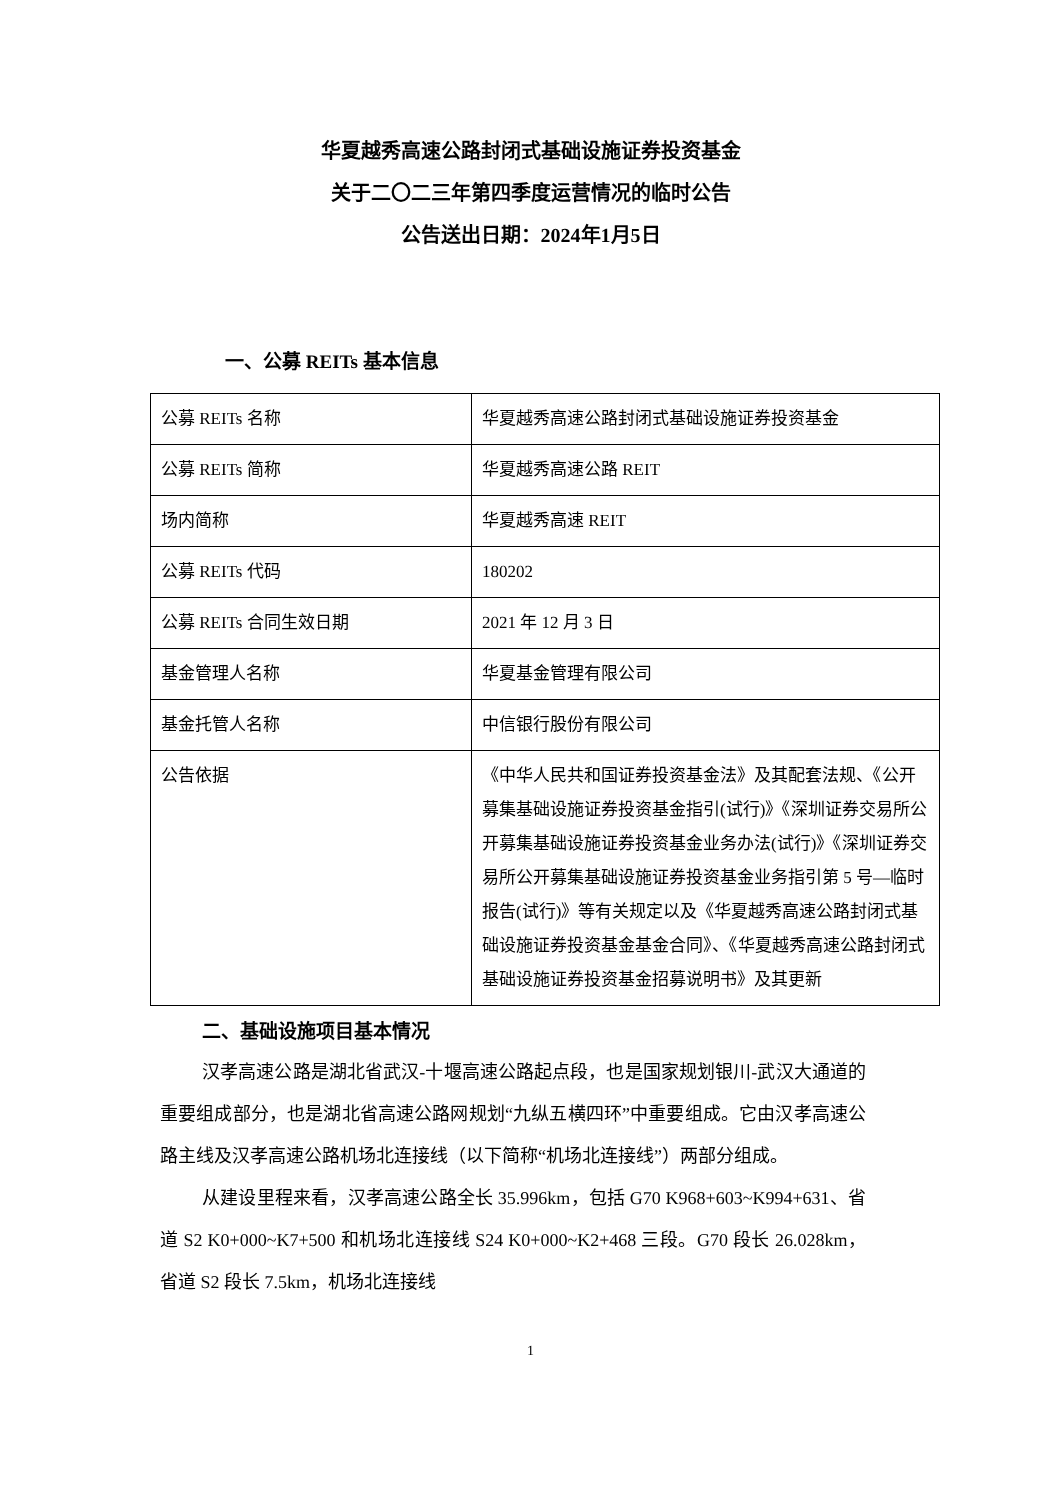华夏越秀高速公路封闭式基础设施证券投资基金
关于二〇二三年第四季度运营情况的临时公告
公告送出日期：2024年1月5日
一、公募 REITs 基本信息
| 公募 REITs 名称 | 华夏越秀高速公路封闭式基础设施证券投资基金 |
| 公募 REITs 简称 | 华夏越秀高速公路 REIT |
| 场内简称 | 华夏越秀高速 REIT |
| 公募 REITs 代码 | 180202 |
| 公募 REITs 合同生效日期 | 2021 年 12 月 3 日 |
| 基金管理人名称 | 华夏基金管理有限公司 |
| 基金托管人名称 | 中信银行股份有限公司 |
| 公告依据 | 《中华人民共和国证券投资基金法》及其配套法规、《公开募集基础设施证券投资基金指引(试行)》《深圳证券交易所公开募集基础设施证券投资基金业务办法(试行)》《深圳证券交易所公开募集基础设施证券投资基金业务指引第 5 号—临时报告(试行)》等有关规定以及《华夏越秀高速公路封闭式基础设施证券投资基金基金合同》、《华夏越秀高速公路封闭式基础设施证券投资基金招募说明书》及其更新 |
二、基础设施项目基本情况
汉孝高速公路是湖北省武汉-十堰高速公路起点段，也是国家规划银川-武汉大通道的重要组成部分，也是湖北省高速公路网规划“九纵五横四环”中重要组成。它由汉孝高速公路主线及汉孝高速公路机场北连接线（以下简称“机场北连接线”）两部分组成。
从建设里程来看，汉孝高速公路全长 35.996km，包括 G70 K968+603~K994+631、省道 S2 K0+000~K7+500 和机场北连接线 S24 K0+000~K2+468 三段。G70 段长 26.028km，省道 S2 段长 7.5km，机场北连接线
1